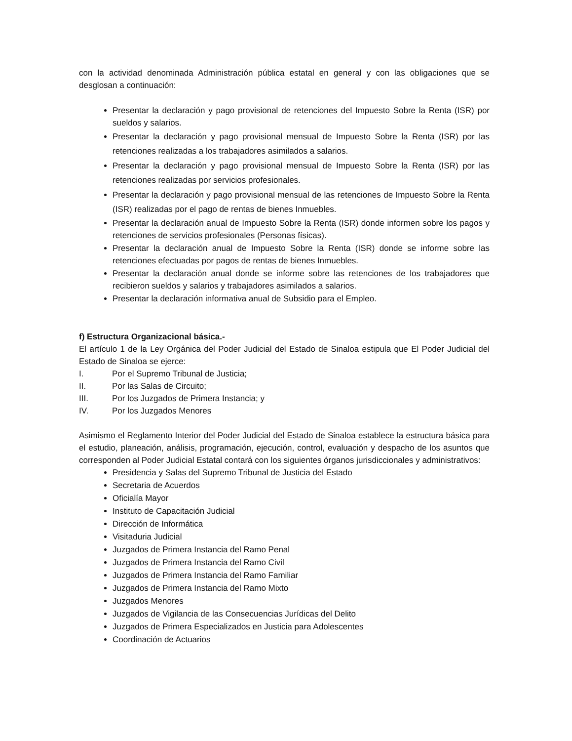con la actividad denominada Administración pública estatal en general y con las obligaciones que se desglosan a continuación:
Presentar la declaración y pago provisional de retenciones del Impuesto Sobre la Renta (ISR) por sueldos y salarios.
Presentar la declaración y pago provisional mensual de Impuesto Sobre la Renta (ISR) por las retenciones realizadas a los trabajadores asimilados a salarios.
Presentar la declaración y pago provisional mensual de Impuesto Sobre la Renta (ISR) por las retenciones realizadas por servicios profesionales.
Presentar la declaración y pago provisional mensual de las retenciones de Impuesto Sobre la Renta (ISR) realizadas por el pago de rentas de bienes Inmuebles.
Presentar la declaración anual de Impuesto Sobre la Renta (ISR) donde informen sobre los pagos y retenciones de servicios profesionales (Personas físicas).
Presentar la declaración anual de Impuesto Sobre la Renta (ISR) donde se informe sobre las retenciones efectuadas por pagos de rentas de bienes Inmuebles.
Presentar la declaración anual donde se informe sobre las retenciones de los trabajadores que recibieron sueldos y salarios y trabajadores asimilados a salarios.
Presentar la declaración informativa anual de Subsidio para el Empleo.
f) Estructura Organizacional básica.-
El artículo 1 de la Ley Orgánica del Poder Judicial del Estado de Sinaloa estipula que El Poder Judicial del Estado de Sinaloa se ejerce:
I. Por el Supremo Tribunal de Justicia;
II. Por las Salas de Circuito;
III. Por los Juzgados de Primera Instancia; y
IV. Por los Juzgados Menores
Asimismo el Reglamento Interior del Poder Judicial del Estado de Sinaloa establece la estructura básica para el estudio, planeación, análisis, programación, ejecución, control, evaluación y despacho de los asuntos que corresponden al Poder Judicial Estatal contará con los siguientes órganos jurisdiccionales y administrativos:
Presidencia y Salas del Supremo Tribunal de Justicia del Estado
Secretaria de Acuerdos
Oficialía Mayor
Instituto de Capacitación Judicial
Dirección de Informática
Visitaduria Judicial
Juzgados de Primera Instancia del Ramo Penal
Juzgados de Primera Instancia del Ramo Civil
Juzgados de Primera Instancia del Ramo Familiar
Juzgados de Primera Instancia del Ramo Mixto
Juzgados Menores
Juzgados de Vigilancia de las Consecuencias Jurídicas del Delito
Juzgados de Primera Especializados en Justicia para Adolescentes
Coordinación de Actuarios